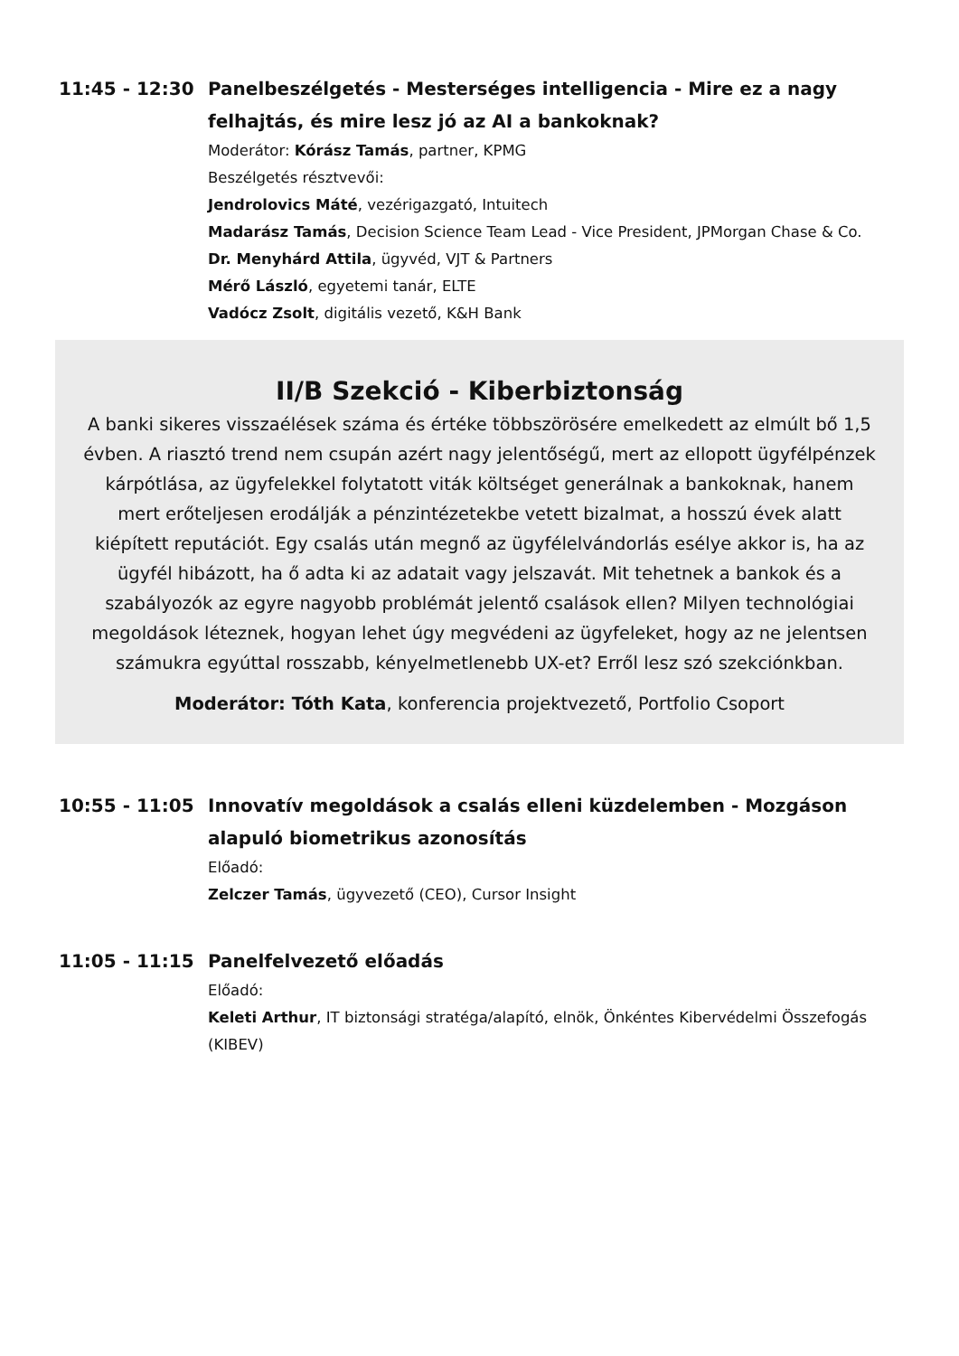11:45 - 12:30 Panelbeszélgetés - Mesterséges intelligencia - Mire ez a nagy felhajtás, és mire lesz jó az AI a bankoknak?
Moderátor: Kórász Tamás, partner, KPMG
Beszélgetés résztvevői:
Jendrolovics Máté, vezérigazgató, Intuitech
Madarász Tamás, Decision Science Team Lead - Vice President, JPMorgan Chase & Co.
Dr. Menyhárd Attila, ügyvéd, VJT & Partners
Mérő László, egyetemi tanár, ELTE
Vadócz Zsolt, digitális vezető, K&H Bank
II/B Szekció - Kiberbiztonság
A banki sikeres visszaélések száma és értéke többszörösére emelkedett az elmúlt bő 1,5 évben. A riasztó trend nem csupán azért nagy jelentőségű, mert az ellopott ügyfélpénzek kárpótlása, az ügyfelekkel folytatott viták költséget generálnak a bankoknak, hanem mert erőteljesen erodálják a pénzintézetekbe vetett bizalmat, a hosszú évek alatt kiépített reputációt. Egy csalás után megnő az ügyfélelvándorlás esélye akkor is, ha az ügyfél hibázott, ha ő adta ki az adatait vagy jelszavát. Mit tehetnek a bankok és a szabályozók az egyre nagyobb problémát jelentő csalások ellen? Milyen technológiai megoldások léteznek, hogyan lehet úgy megvédeni az ügyfeleket, hogy az ne jelentsen számukra egyúttal rosszabb, kényelmetlenebb UX-et? Erről lesz szó szekciónkban.
Moderátor: Tóth Kata, konferencia projektvezető, Portfolio Csoport
10:55 - 11:05 Innovatív megoldások a csalás elleni küzdelemben - Mozgáson alapuló biometrikus azonosítás
Előadó:
Zelczer Tamás, ügyvezető (CEO), Cursor Insight
11:05 - 11:15 Panelfelvezető előadás
Előadó:
Keleti Arthur, IT biztonsági stratéga/alapító, elnök, Önkéntes Kibervédelmi Összefogás (KIBEV)